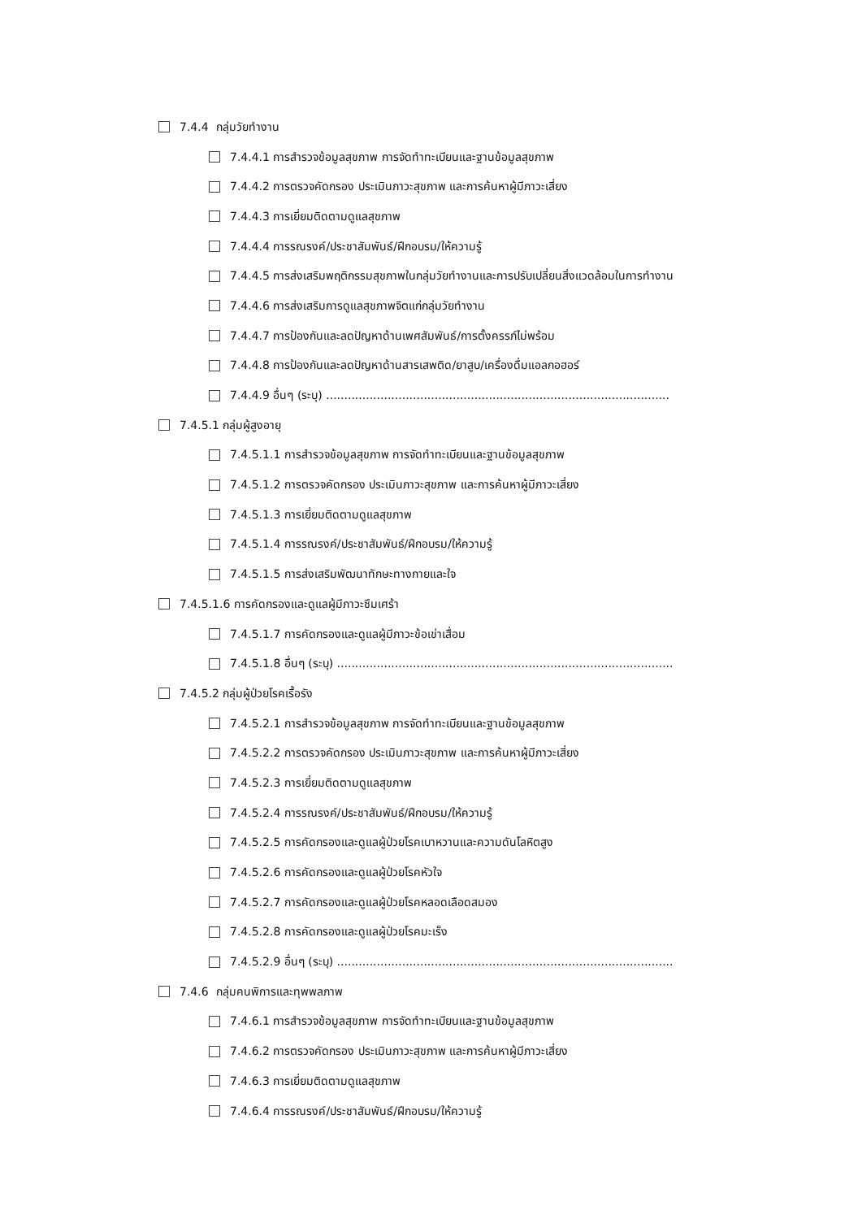7.4.4 กลุ่มวัยทำงาน
7.4.4.1 การสำรวจข้อมูลสุขภาพ การจัดทำทะเบียนและฐานข้อมูลสุขภาพ
7.4.4.2 การตรวจคัดกรอง ประเมินภาวะสุขภาพ และการค้นหาผู้มีภาวะเสี่ยง
7.4.4.3 การเยี่ยมติดตามดูแลสุขภาพ
7.4.4.4 การรณรงค์/ประชาสัมพันธ์/ฝึกอบรม/ให้ความรู้
7.4.4.5 การส่งเสริมพฤติกรรมสุขภาพในกลุ่มวัยทำงานและการปรับเปลี่ยนสิ่งแวดล้อมในการทำงาน
7.4.4.6 การส่งเสริมการดูแลสุขภาพจิตแก่กลุ่มวัยทำงาน
7.4.4.7 การป้องกันและลดปัญหาด้านเพศสัมพันธ์/การตั้งครรภ์ไม่พร้อม
7.4.4.8 การป้องกันและลดปัญหาด้านสารเสพติด/ยาสูบ/เครื่องดื่มแอลกอฮอร์
7.4.4.9 อื่นๆ (ระบุ) ...............................................................................................
7.4.5.1 กลุ่มผู้สูงอายุ
7.4.5.1.1 การสำรวจข้อมูลสุขภาพ การจัดทำทะเบียนและฐานข้อมูลสุขภาพ
7.4.5.1.2 การตรวจคัดกรอง ประเมินภาวะสุขภาพ และการค้นหาผู้มีภาวะเสี่ยง
7.4.5.1.3 การเยี่ยมติดตามดูแลสุขภาพ
7.4.5.1.4 การรณรงค์/ประชาสัมพันธ์/ฝึกอบรม/ให้ความรู้
7.4.5.1.5 การส่งเสริมพัฒนาทักษะทางกายและใจ
7.4.5.1.6 การคัดกรองและดูแลผู้มีภาวะซึมเศร้า
7.4.5.1.7 การคัดกรองและดูแลผู้มีภาวะข้อเข่าเสื่อม
7.4.5.1.8 อื่นๆ (ระบุ) .............................................................................................
7.4.5.2 กลุ่มผู้ป่วยโรคเรื้อรัง
7.4.5.2.1 การสำรวจข้อมูลสุขภาพ การจัดทำทะเบียนและฐานข้อมูลสุขภาพ
7.4.5.2.2 การตรวจคัดกรอง ประเมินภาวะสุขภาพ และการค้นหาผู้มีภาวะเสี่ยง
7.4.5.2.3 การเยี่ยมติดตามดูแลสุขภาพ
7.4.5.2.4 การรณรงค์/ประชาสัมพันธ์/ฝึกอบรม/ให้ความรู้
7.4.5.2.5 การคัดกรองและดูแลผู้ป่วยโรคเบาหวานและความดันโลหิตสูง
7.4.5.2.6 การคัดกรองและดูแลผู้ป่วยโรคหัวใจ
7.4.5.2.7 การคัดกรองและดูแลผู้ป่วยโรคหลอดเลือดสมอง
7.4.5.2.8 การคัดกรองและดูแลผู้ป่วยโรคมะเร็ง
7.4.5.2.9 อื่นๆ (ระบุ) .............................................................................................
7.4.6 กลุ่มคนพิการและทุพพลภาพ
7.4.6.1 การสำรวจข้อมูลสุขภาพ การจัดทำทะเบียนและฐานข้อมูลสุขภาพ
7.4.6.2 การตรวจคัดกรอง ประเมินภาวะสุขภาพ และการค้นหาผู้มีภาวะเสี่ยง
7.4.6.3 การเยี่ยมติดตามดูแลสุขภาพ
7.4.6.4 การรณรงค์/ประชาสัมพันธ์/ฝึกอบรม/ให้ความรู้